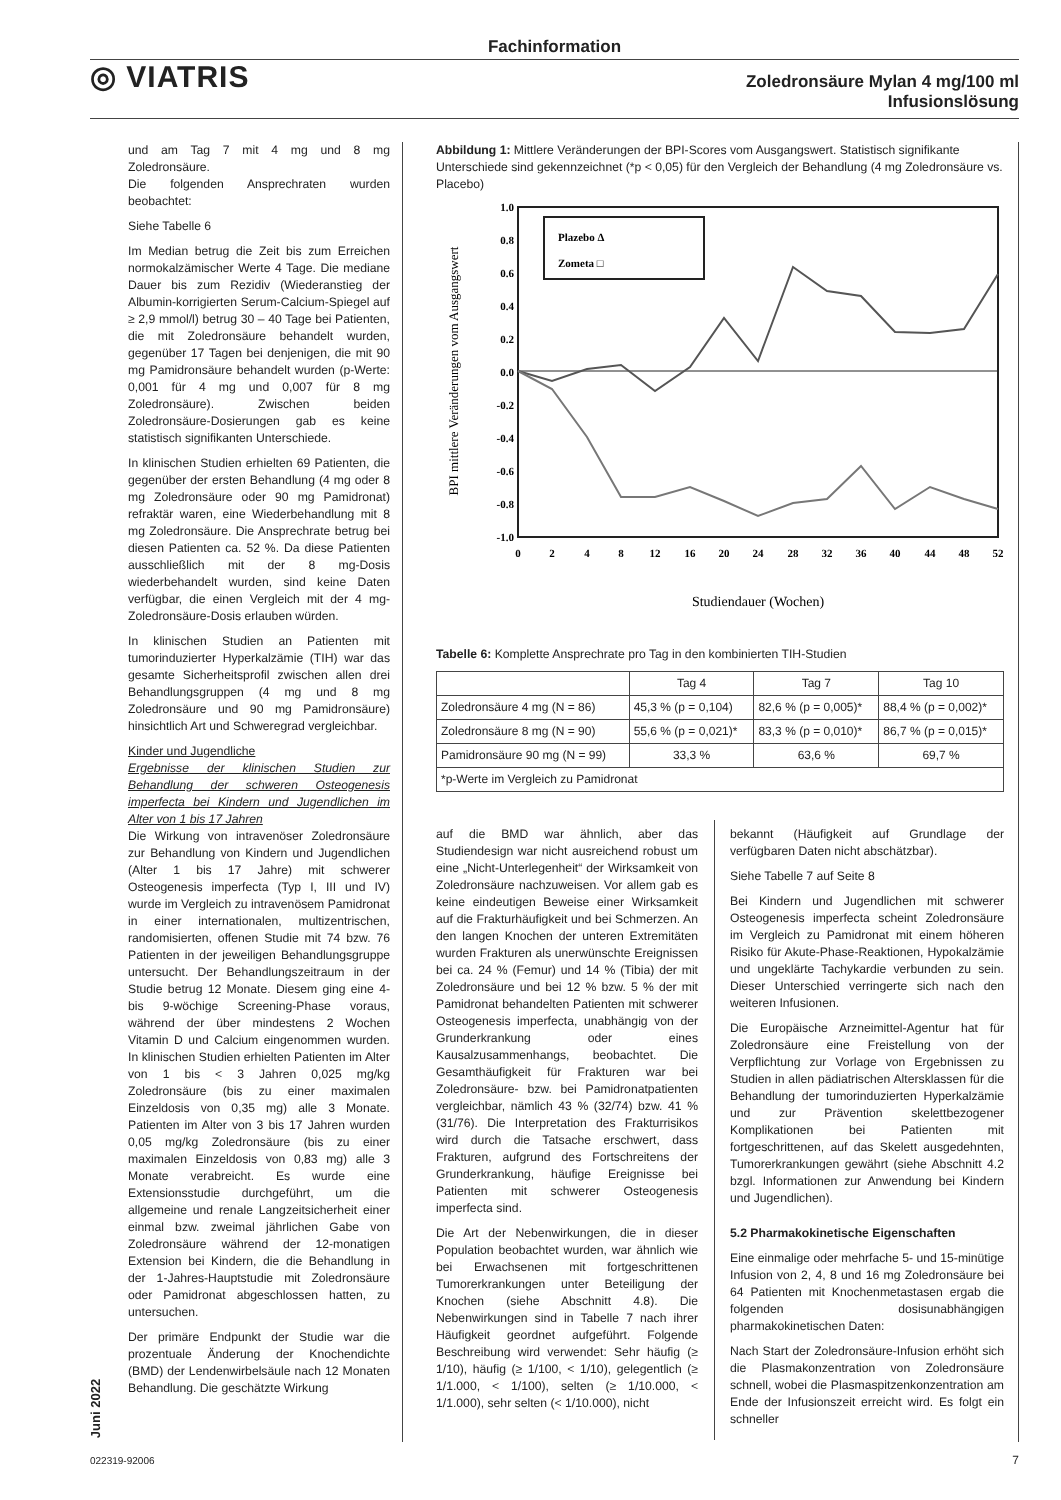Fachinformation
◎ VIATRIS
Zoledronsäure Mylan 4 mg/100 ml
Infusionslösung
und am Tag 7 mit 4 mg und 8 mg Zoledronsäure.
Die folgenden Ansprechraten wurden beobachtet:
Siehe Tabelle 6
Im Median betrug die Zeit bis zum Erreichen normokalzämischer Werte 4 Tage. Die mediane Dauer bis zum Rezidiv (Wiederanstieg der Albumin-korrigierten Serum-Calcium-Spiegel auf ≥ 2,9 mmol/l) betrug 30 – 40 Tage bei Patienten, die mit Zoledronsäure behandelt wurden, gegenüber 17 Tagen bei denjenigen, die mit 90 mg Pamidronsäure behandelt wurden (p-Werte: 0,001 für 4 mg und 0,007 für 8 mg Zoledronsäure). Zwischen beiden Zoledronsäure-Dosierungen gab es keine statistisch signifikanten Unterschiede.
In klinischen Studien erhielten 69 Patienten, die gegenüber der ersten Behandlung (4 mg oder 8 mg Zoledronsäure oder 90 mg Pamidronat) refraktär waren, eine Wiederbehandlung mit 8 mg Zoledronsäure. Die Ansprechrate betrug bei diesen Patienten ca. 52 %. Da diese Patienten ausschließlich mit der 8 mg-Dosis wiederbehandelt wurden, sind keine Daten verfügbar, die einen Vergleich mit der 4 mg-Zoledronsäure-Dosis erlauben würden.
In klinischen Studien an Patienten mit tumorinduzierter Hyperkalzämie (TIH) war das gesamte Sicherheitsprofil zwischen allen drei Behandlungsgruppen (4 mg und 8 mg Zoledronsäure und 90 mg Pamidronsäure) hinsichtlich Art und Schweregrad vergleichbar.
Kinder und Jugendliche
Ergebnisse der klinischen Studien zur Behandlung der schweren Osteogenesis imperfecta bei Kindern und Jugendlichen im Alter von 1 bis 17 Jahren
Die Wirkung von intravenöser Zoledronsäure zur Behandlung von Kindern und Jugendlichen (Alter 1 bis 17 Jahre) mit schwerer Osteogenesis imperfecta (Typ I, III und IV) wurde im Vergleich zu intravenösem Pamidronat in einer internationalen, multizentrischen, randomisierten, offenen Studie mit 74 bzw. 76 Patienten in der jeweiligen Behandlungsgruppe untersucht. Der Behandlungszeitraum in der Studie betrug 12 Monate. Diesem ging eine 4- bis 9-wöchige Screening-Phase voraus, während der über mindestens 2 Wochen Vitamin D und Calcium eingenommen wurden. In klinischen Studien erhielten Patienten im Alter von 1 bis < 3 Jahren 0,025 mg/kg Zoledronsäure (bis zu einer maximalen Einzeldosis von 0,35 mg) alle 3 Monate. Patienten im Alter von 3 bis 17 Jahren wurden 0,05 mg/kg Zoledronsäure (bis zu einer maximalen Einzeldosis von 0,83 mg) alle 3 Monate verabreicht. Es wurde eine Extensionsstudie durchgeführt, um die allgemeine und renale Langzeitsicherheit einer einmal bzw. zweimal jährlichen Gabe von Zoledronsäure während der 12-monatigen Extension bei Kindern, die die Behandlung in der 1-Jahres-Hauptstudie mit Zoledronsäure oder Pamidronat abgeschlossen hatten, zu untersuchen.
Der primäre Endpunkt der Studie war die prozentuale Änderung der Knochendichte (BMD) der Lendenwirbelsäule nach 12 Monaten Behandlung. Die geschätzte Wirkung
Abbildung 1: Mittlere Veränderungen der BPI-Scores vom Ausgangswert. Statistisch signifikante Unterschiede sind gekennzeichnet (*p < 0,05) für den Vergleich der Behandlung (4 mg Zoledronsäure vs. Placebo)
1.0
0.8
0.6
0.4
0.2
0.0
-0.2
-0.4
-0.6
-0.8
-1.0
0
2
4
8
12
16
20
24
28
32
36
40
44
48
52
Studiendauer (Wochen)
BPI mittlere Veränderungen vom Ausgangswert
Plazebo Δ
Zometa □
Tabelle 6: Komplette Ansprechrate pro Tag in den kombinierten TIH-Studien
| | Tag 4 | Tag 7 | Tag 10 |
| --- | --- | --- | --- |
| Zoledronsäure 4 mg (N = 86) | 45,3 % (p = 0,104) | 82,6 % (p = 0,005)* | 88,4 % (p = 0,002)* |
| Zoledronsäure 8 mg (N = 90) | 55,6 % (p = 0,021)* | 83,3 % (p = 0,010)* | 86,7 % (p = 0,015)* |
| Pamidronsäure 90 mg (N = 99) | 33,3 % | 63,6 % | 69,7 % |
| *p-Werte im Vergleich zu Pamidronat | | | |
auf die BMD war ähnlich, aber das Studiendesign war nicht ausreichend robust um eine „Nicht-Unterlegenheit“ der Wirksamkeit von Zoledronsäure nachzuweisen. Vor allem gab es keine eindeutigen Beweise einer Wirksamkeit auf die Frakturhäufigkeit und bei Schmerzen. An den langen Knochen der unteren Extremitäten wurden Frakturen als unerwünschte Ereignissen bei ca. 24 % (Femur) und 14 % (Tibia) der mit Zoledronsäure und bei 12 % bzw. 5 % der mit Pamidronat behandelten Patienten mit schwerer Osteogenesis imperfecta, unabhängig von der Grunderkrankung oder eines Kausalzusammenhangs, beobachtet. Die Gesamthäufigkeit für Frakturen war bei Zoledronsäure- bzw. bei Pamidronatpatienten vergleichbar, nämlich 43 % (32/74) bzw. 41 % (31/76). Die Interpretation des Frakturrisikos wird durch die Tatsache erschwert, dass Frakturen, aufgrund des Fortschreitens der Grunderkrankung, häufige Ereignisse bei Patienten mit schwerer Osteogenesis imperfecta sind.
Die Art der Nebenwirkungen, die in dieser Population beobachtet wurden, war ähnlich wie bei Erwachsenen mit fortgeschrittenen Tumorerkrankungen unter Beteiligung der Knochen (siehe Abschnitt 4.8). Die Nebenwirkungen sind in Tabelle 7 nach ihrer Häufigkeit geordnet aufgeführt. Folgende Beschreibung wird verwendet: Sehr häufig (≥ 1/10), häufig (≥ 1/100, < 1/10), gelegentlich (≥ 1/1.000, < 1/100), selten (≥ 1/10.000, < 1/1.000), sehr selten (< 1/10.000), nicht
bekannt (Häufigkeit auf Grundlage der verfügbaren Daten nicht abschätzbar).
Siehe Tabelle 7 auf Seite 8
Bei Kindern und Jugendlichen mit schwerer Osteogenesis imperfecta scheint Zoledronsäure im Vergleich zu Pamidronat mit einem höheren Risiko für Akute-Phase-Reaktionen, Hypokalzämie und ungeklärte Tachykardie verbunden zu sein. Dieser Unterschied verringerte sich nach den weiteren Infusionen.
Die Europäische Arzneimittel-Agentur hat für Zoledronsäure eine Freistellung von der Verpflichtung zur Vorlage von Ergebnissen zu Studien in allen pädiatrischen Altersklassen für die Behandlung der tumorinduzierten Hyperkalzämie und zur Prävention skelettbezogener Komplikationen bei Patienten mit fortgeschrittenen, auf das Skelett ausgedehnten, Tumorerkrankungen gewährt (siehe Abschnitt 4.2 bzgl. Informationen zur Anwendung bei Kindern und Jugendlichen).
5.2 Pharmakokinetische Eigenschaften
Eine einmalige oder mehrfache 5- und 15-minütige Infusion von 2, 4, 8 und 16 mg Zoledronsäure bei 64 Patienten mit Knochenmetastasen ergab die folgenden dosisunabhängigen pharmakokinetischen Daten:
Nach Start der Zoledronsäure-Infusion erhöht sich die Plasmakonzentration von Zoledronsäure schnell, wobei die Plasmaspitzenkonzentration am Ende der Infusionszeit erreicht wird. Es folgt ein schneller
Juni 2022
022319-92006 7